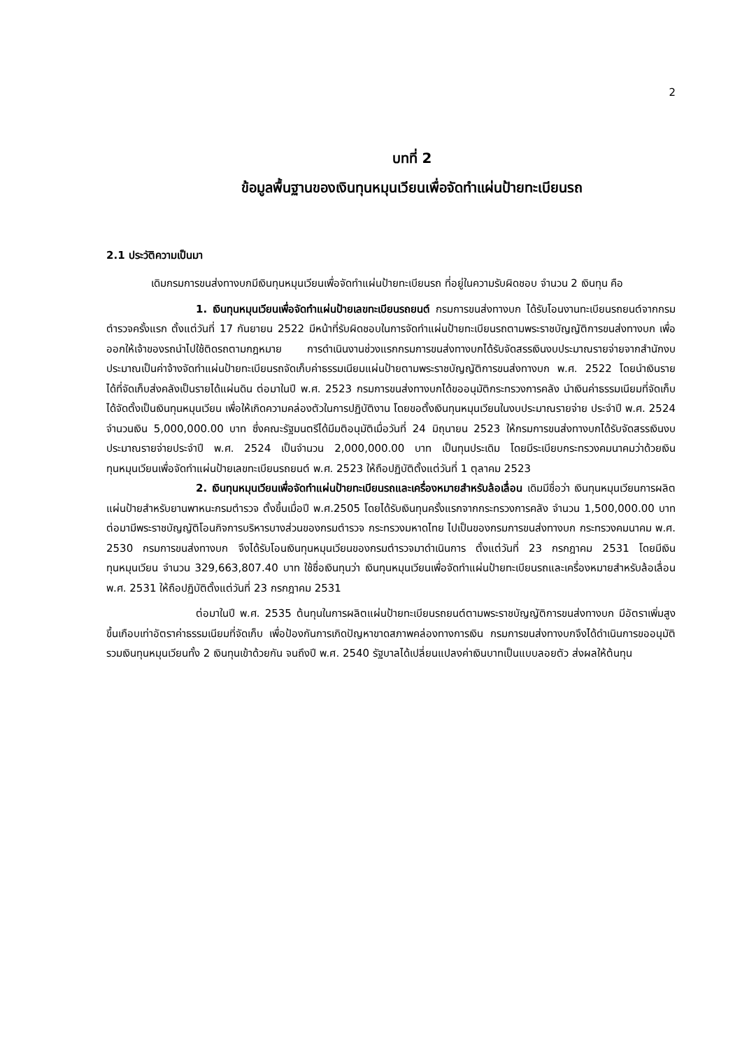2
บทที่ 2
ข้อมูลพื้นฐานของเงินทุนหมุนเวียนเพื่อจัดทำแผ่นป้ายทะเบียนรถ
2.1 ประวัติความเป็นมา
เดิมกรมการขนส่งทางบกมีเงินทุนหมุนเวียนเพื่อจัดทำแผ่นป้ายทะเบียนรถ ที่อยู่ในความรับผิดชอบ จำนวน 2 เงินทุน คือ
1. เงินทุนหมุนเวียนเพื่อจัดทำแผ่นป้ายเลขทะเบียนรถยนต์ กรมการขนส่งทางบก ได้รับโอนงานทะเบียนรถยนต์จากกรมตำรวจครั้งแรก ตั้งแต่วันที่ 17 กันยายน 2522 มีหน้าที่รับผิดชอบในการจัดทำแผ่นป้ายทะเบียนรถตามพระราชบัญญัติการขนส่งทางบก เพื่อออกให้เจ้าของรถนำไปใช้ติดรถตามกฎหมาย การดำเนินงานช่วงแรกกรมการขนส่งทางบกได้รับจัดสรรเงินงบประมาณรายจ่ายจากสำนักงบประมาณเป็นค่าจ้างจัดทำแผ่นป้ายทะเบียนรถจัดเก็บค่าธรรมเนียมแผ่นป้ายตามพระราชบัญญัติการขนส่งทางบก พ.ศ. 2522 โดยนำเงินรายได้ที่จัดเก็บส่งคลังเป็นรายได้แผ่นดิน ต่อมาในปี พ.ศ. 2523 กรมการขนส่งทางบกได้ขออนุมัติกระทรวงการคลัง นำเงินค่าธรรมเนียมที่จัดเก็บได้จัดตั้งเป็นเงินทุนหมุนเวียน เพื่อให้เกิดความคล่องตัวในการปฏิบัติงาน โดยขอตั้งเงินทุนหมุนเวียนในงบประมาณรายจ่าย ประจำปี พ.ศ. 2524 จำนวนเงิน 5,000,000.00 บาท ซึ่งคณะรัฐมนตรีได้มีมติอนุมัติเมื่อวันที่ 24 มิถุนายน 2523 ให้กรมการขนส่งทางบกได้รับจัดสรรเงินงบประมาณรายจ่ายประจำปี พ.ศ. 2524 เป็นจำนวน 2,000,000.00 บาท เป็นทุนประเดิม โดยมีระเบียบกระทรวงคมนาคมว่าด้วยเงินทุนหมุนเวียนเพื่อจัดทำแผ่นป้ายเลขทะเบียนรถยนต์ พ.ศ. 2523 ให้ถือปฏิบัติตั้งแต่วันที่ 1 ตุลาคม 2523
2. เงินทุนหมุนเวียนเพื่อจัดทำแผ่นป้ายทะเบียนรถและเครื่องหมายสำหรับล้อเลื่อน เดิมมีชื่อว่า เงินทุนหมุนเวียนการผลิตแผ่นป้ายสำหรับยานพาหนะกรมตำรวจ ตั้งขึ้นเมื่อปี พ.ศ.2505 โดยได้รับเงินทุนครั้งแรกจากกระทรวงการคลัง จำนวน 1,500,000.00 บาท ต่อมามีพระราชบัญญัติโอนกิจการบริหารบางส่วนของกรมตำรวจ กระทรวงมหาดไทย ไปเป็นของกรมการขนส่งทางบก กระทรวงคมนาคม พ.ศ. 2530 กรมการขนส่งทางบก จึงได้รับโอนเงินทุนหมุนเวียนของกรมตำรวจมาดำเนินการ ตั้งแต่วันที่ 23 กรกฎาคม 2531 โดยมีเงินทุนหมุนเวียน จำนวน 329,663,807.40 บาท ใช้ชื่อเงินทุนว่า เงินทุนหมุนเวียนเพื่อจัดทำแผ่นป้ายทะเบียนรถและเครื่องหมายสำหรับล้อเลื่อน พ.ศ. 2531 ให้ถือปฏิบัติตั้งแต่วันที่ 23 กรกฎาคม 2531
ต่อมาในปี พ.ศ. 2535 ต้นทุนในการผลิตแผ่นป้ายทะเบียนรถยนต์ตามพระราชบัญญัติการขนส่งทางบก มีอัตราเพิ่มสูงขึ้นเกือบเท่าอัตราค่าธรรมเนียมที่จัดเก็บ เพื่อป้องกันการเกิดปัญหาขาดสภาพคล่องทางการเงิน กรมการขนส่งทางบกจึงได้ดำเนินการขออนุมัติรวมเงินทุนหมุนเวียนทั้ง 2 เงินทุนเข้าด้วยกัน จนถึงปี พ.ศ. 2540 รัฐบาลได้เปลี่ยนแปลงค่าเงินบาทเป็นแบบลอยตัว ส่งผลให้ต้นทุน